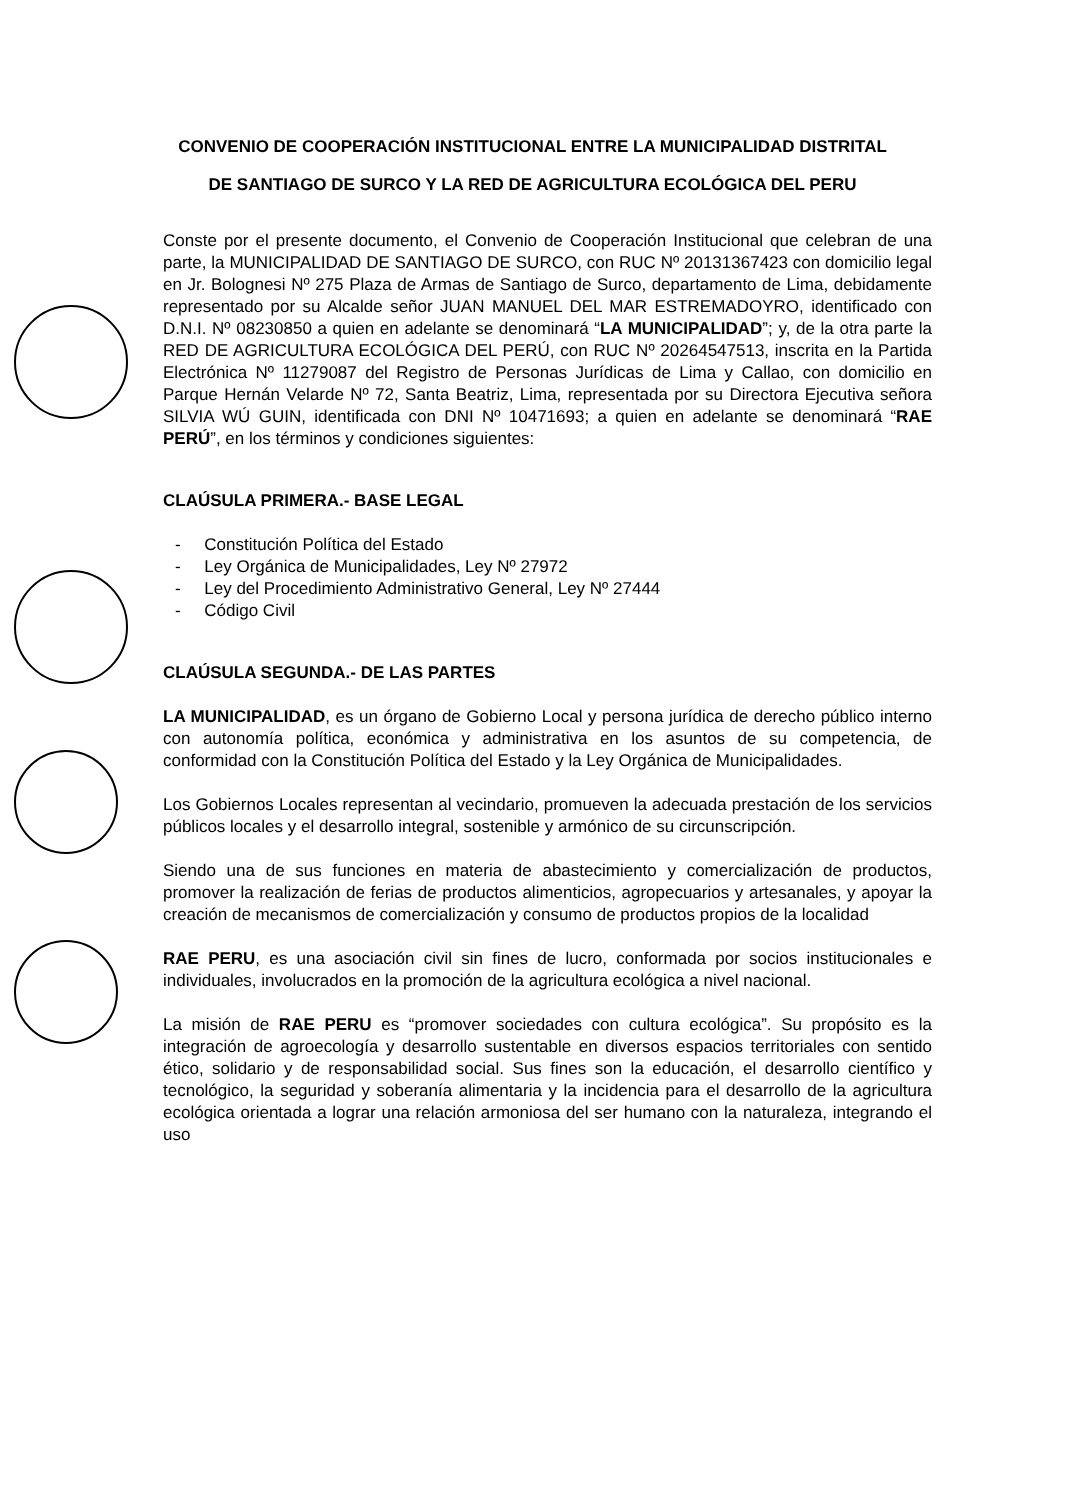CONVENIO DE COOPERACIÓN INSTITUCIONAL ENTRE LA MUNICIPALIDAD DISTRITAL DE SANTIAGO DE SURCO Y LA RED DE AGRICULTURA ECOLÓGICA DEL PERU
Conste por el presente documento, el Convenio de Cooperación Institucional que celebran de una parte, la MUNICIPALIDAD DE SANTIAGO DE SURCO, con RUC Nº 20131367423 con domicilio legal en Jr. Bolognesi Nº 275 Plaza de Armas de Santiago de Surco, departamento de Lima, debidamente representado por su Alcalde señor JUAN MANUEL DEL MAR ESTREMADOYRO, identificado con D.N.I. Nº 08230850 a quien en adelante se denominará “LA MUNICIPALIDAD”; y, de la otra parte la RED DE AGRICULTURA ECOLÓGICA DEL PERÚ, con RUC Nº 20264547513, inscrita en la Partida Electrónica Nº 11279087 del Registro de Personas Jurídicas de Lima y Callao, con domicilio en Parque Hernán Velarde Nº 72, Santa Beatriz, Lima, representada por su Directora Ejecutiva señora SILVIA WÚ GUIN, identificada con DNI Nº 10471693; a quien en adelante se denominará “RAE PERÚ”, en los términos y condiciones siguientes:
CLAÚSULA PRIMERA.- BASE LEGAL
- Constitución Política del Estado
- Ley Orgánica de Municipalidades, Ley Nº 27972
- Ley del Procedimiento Administrativo General, Ley Nº 27444
- Código Civil
CLAÚSULA SEGUNDA.- DE LAS PARTES
LA MUNICIPALIDAD, es un órgano de Gobierno Local y persona jurídica de derecho público interno con autonomía política, económica y administrativa en los asuntos de su competencia, de conformidad con la Constitución Política del Estado y la Ley Orgánica de Municipalidades.
Los Gobiernos Locales representan al vecindario, promueven la adecuada prestación de los servicios públicos locales y el desarrollo integral, sostenible y armónico de su circunscripción.
Siendo una de sus funciones en materia de abastecimiento y comercialización de productos, promover la realización de ferias de productos alimenticios, agropecuarios y artesanales, y apoyar la creación de mecanismos de comercialización y consumo de productos propios de la localidad
RAE PERU, es una asociación civil sin fines de lucro, conformada por socios institucionales e individuales, involucrados en la promoción de la agricultura ecológica a nivel nacional.
La misión de RAE PERU es “promover sociedades con cultura ecológica”. Su propósito es la integración de agroecología y desarrollo sustentable en diversos espacios territoriales con sentido ético, solidario y de responsabilidad social. Sus fines son la educación, el desarrollo científico y tecnológico, la seguridad y soberanía alimentaria y la incidencia para el desarrollo de la agricultura ecológica orientada a lograr una relación armoniosa del ser humano con la naturaleza, integrando el uso